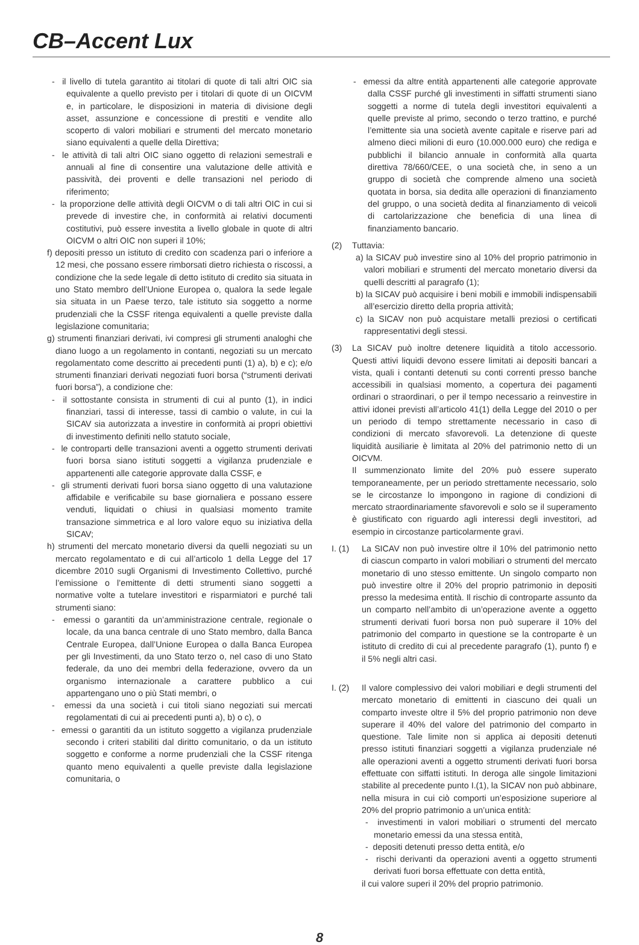CB–Accent Lux
- il livello di tutela garantito ai titolari di quote di tali altri OIC sia equivalente a quello previsto per i titolari di quote di un OICVM e, in particolare, le disposizioni in materia di divisione degli asset, assunzione e concessione di prestiti e vendite allo scoperto di valori mobiliari e strumenti del mercato monetario siano equivalenti a quelle della Direttiva;
- le attività di tali altri OIC siano oggetto di relazioni semestrali e annuali al fine di consentire una valutazione delle attività e passività, dei proventi e delle transazioni nel periodo di riferimento;
- la proporzione delle attività degli OICVM o di tali altri OIC in cui si prevede di investire che, in conformità ai relativi documenti costitutivi, può essere investita a livello globale in quote di altri OICVM o altri OIC non superi il 10%;
f) depositi presso un istituto di credito con scadenza pari o inferiore a 12 mesi, che possano essere rimborsati dietro richiesta o riscossi, a condizione che la sede legale di detto istituto di credito sia situata in uno Stato membro dell’Unione Europea o, qualora la sede legale sia situata in un Paese terzo, tale istituto sia soggetto a norme prudenziali che la CSSF ritenga equivalenti a quelle previste dalla legislazione comunitaria;
g) strumenti finanziari derivati, ivi compresi gli strumenti analoghi che diano luogo a un regolamento in contanti, negoziati su un mercato regolamentato come descritto ai precedenti punti (1) a), b) e c); e/o strumenti finanziari derivati negoziati fuori borsa (“strumenti derivati fuori borsa”), a condizione che:
- il sottostante consista in strumenti di cui al punto (1), in indici finanziari, tassi di interesse, tassi di cambio o valute, in cui la SICAV sia autorizzata a investire in conformità ai propri obiettivi di investimento definiti nello statuto sociale,
- le controparti delle transazioni aventi a oggetto strumenti derivati fuori borsa siano istituti soggetti a vigilanza prudenziale e appartenenti alle categorie approvate dalla CSSF, e
- gli strumenti derivati fuori borsa siano oggetto di una valutazione affidabile e verificabile su base giornaliera e possano essere venduti, liquidati o chiusi in qualsiasi momento tramite transazione simmetrica e al loro valore equo su iniziativa della SICAV;
h) strumenti del mercato monetario diversi da quelli negoziati su un mercato regolamentato e di cui all’articolo 1 della Legge del 17 dicembre 2010 sugli Organismi di Investimento Collettivo, purché l’emissione o l’emittente di detti strumenti siano soggetti a normative volte a tutelare investitori e risparmiatori e purché tali strumenti siano:
- emessi o garantiti da un’amministrazione centrale, regionale o locale, da una banca centrale di uno Stato membro, dalla Banca Centrale Europea, dall’Unione Europea o dalla Banca Europea per gli Investimenti, da uno Stato terzo o, nel caso di uno Stato federale, da uno dei membri della federazione, ovvero da un organismo internazionale a carattere pubblico a cui appartengano uno o più Stati membri, o
- emessi da una società i cui titoli siano negoziati sui mercati regolamentati di cui ai precedenti punti a), b) o c), o
- emessi o garantiti da un istituto soggetto a vigilanza prudenziale secondo i criteri stabiliti dal diritto comunitario, o da un istituto soggetto e conforme a norme prudenziali che la CSSF ritenga quanto meno equivalenti a quelle previste dalla legislazione comunitaria, o
- emessi da altre entità appartenenti alle categorie approvate dalla CSSF purché gli investimenti in siffatti strumenti siano soggetti a norme di tutela degli investitori equivalenti a quelle previste al primo, secondo o terzo trattino, e purché l’emittente sia una società avente capitale e riserve pari ad almeno dieci milioni di euro (10.000.000 euro) che rediga e pubblichi il bilancio annuale in conformità alla quarta direttiva 78/660/CEE, o una società che, in seno a un gruppo di società che comprende almeno una società quotata in borsa, sia dedita alle operazioni di finanziamento del gruppo, o una società dedita al finanziamento di veicoli di cartolarizzazione che beneficia di una linea di finanziamento bancario.
(2) Tuttavia:
a) la SICAV può investire sino al 10% del proprio patrimonio in valori mobiliari e strumenti del mercato monetario diversi da quelli descritti al paragrafo (1);
b) la SICAV può acquisire i beni mobili e immobili indispensabili all’esercizio diretto della propria attività;
c) la SICAV non può acquistare metalli preziosi o certificati rappresentativi degli stessi.
(3) La SICAV può inoltre detenere liquidità a titolo accessorio. Questi attivi liquidi devono essere limitati ai depositi bancari a vista, quali i contanti detenuti su conti correnti presso banche accessibili in qualsiasi momento, a copertura dei pagamenti ordinari o straordinari, o per il tempo necessario a reinvestire in attivi idonei previsti all’articolo 41(1) della Legge del 2010 o per un periodo di tempo strettamente necessario in caso di condizioni di mercato sfavorevoli. La detenzione di queste liquidità ausiliarie è limitata al 20% del patrimonio netto di un OICVM.
Il summenzionato limite del 20% può essere superato temporaneamente, per un periodo strettamente necessario, solo se le circostanze lo impongono in ragione di condizioni di mercato straordinariamente sfavorevoli e solo se il superamento è giustificato con riguardo agli interessi degli investitori, ad esempio in circostanze particolarmente gravi.
I. (1)
La SICAV non può investire oltre il 10% del patrimonio netto di ciascun comparto in valori mobiliari o strumenti del mercato monetario di uno stesso emittente. Un singolo comparto non può investire oltre il 20% del proprio patrimonio in depositi presso la medesima entità. Il rischio di controparte assunto da un comparto nell’ambito di un’operazione avente a oggetto strumenti derivati fuori borsa non può superare il 10% del patrimonio del comparto in questione se la controparte è un istituto di credito di cui al precedente paragrafo (1), punto f) e il 5% negli altri casi.
I. (2)
Il valore complessivo dei valori mobiliari e degli strumenti del mercato monetario di emittenti in ciascuno dei quali un comparto investe oltre il 5% del proprio patrimonio non deve superare il 40% del valore del patrimonio del comparto in questione. Tale limite non si applica ai depositi detenuti presso istituti finanziari soggetti a vigilanza prudenziale né alle operazioni aventi a oggetto strumenti derivati fuori borsa effettuate con siffatti istituti. In deroga alle singole limitazioni stabilite al precedente punto I.(1), la SICAV non può abbinare, nella misura in cui ciò comporti un’esposizione superiore al 20% del proprio patrimonio a un’unica entità:
- investimenti in valori mobiliari o strumenti del mercato monetario emessi da una stessa entità,
- depositi detenuti presso detta entità, e/o
- rischi derivanti da operazioni aventi a oggetto strumenti derivati fuori borsa effettuate con detta entità,
il cui valore superi il 20% del proprio patrimonio.
8